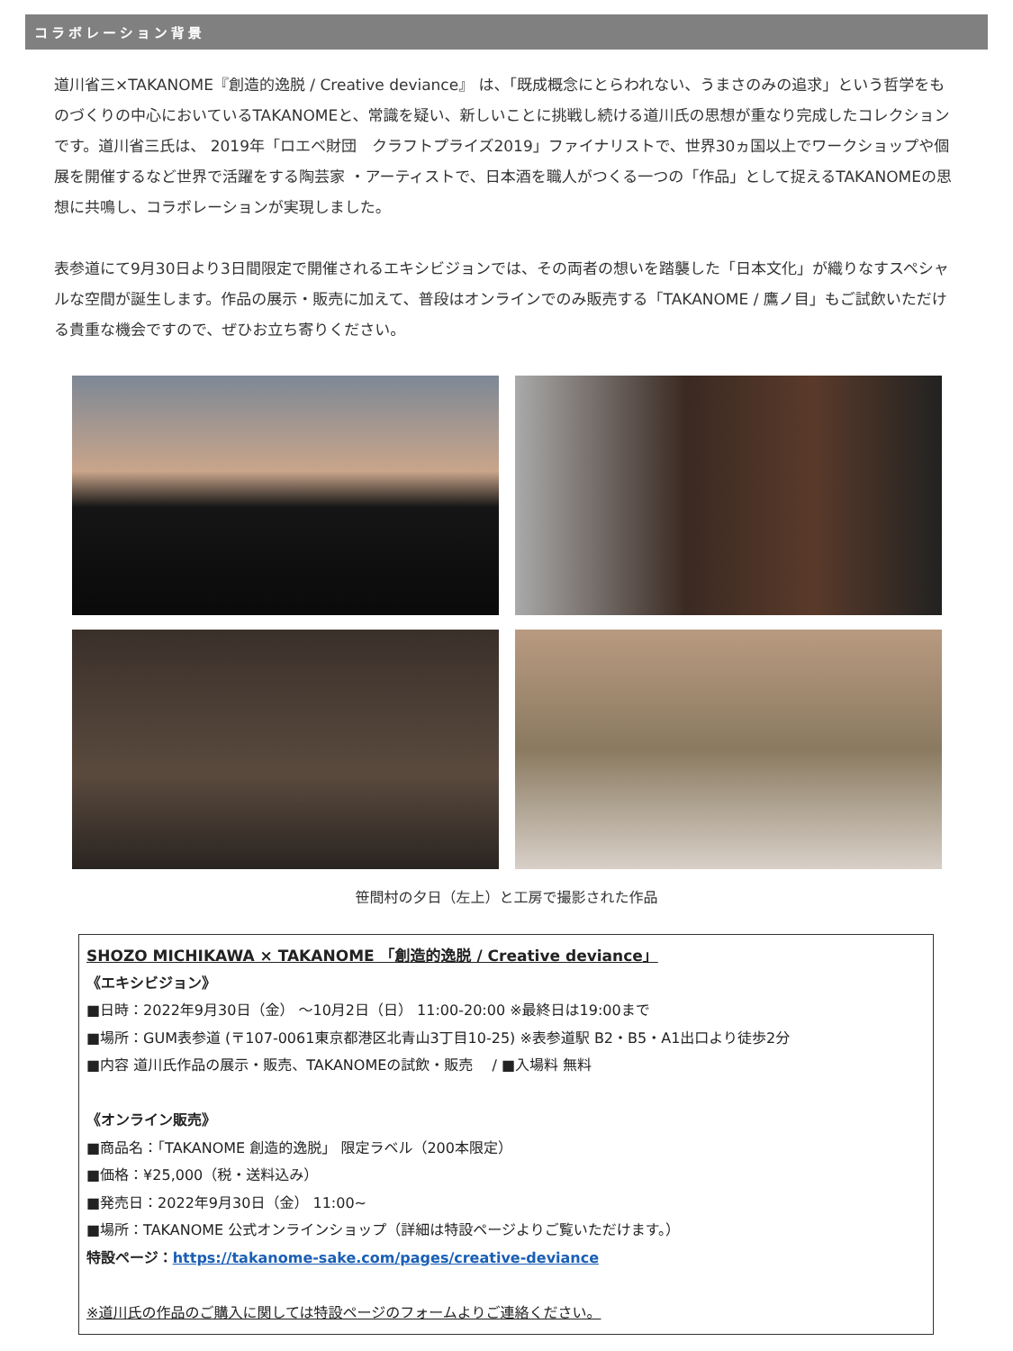コラボレーション背景
道川省三×TAKANOME『創造的逸脱 / Creative deviance』 は、「既成概念にとらわれない、うまさのみの追求」という哲学をものづくりの中心においているTAKANOMEと、常識を疑い、新しいことに挑戦し続ける道川氏の思想が重なり完成したコレクションです。道川省三氏は、 2019年「ロエベ財団　クラフトプライズ2019」ファイナリストで、世界30ヵ国以上でワークショップや個展を開催するなど世界で活躍をする陶芸家 ・アーティストで、日本酒を職人がつくる一つの「作品」として捉えるTAKANOMEの思想に共鳴し、コラボレーションが実現しました。
表参道にて9月30日より3日間限定で開催されるエキシビジョンでは、その両者の想いを踏襲した「日本文化」が織りなすスペシャルな空間が誕生します。作品の展示・販売に加えて、普段はオンラインでのみ販売する「TAKANOME / 鷹ノ目」もご試飲いただける貴重な機会ですので、ぜひお立ち寄りください。
笹間村の夕日（左上）と工房で撮影された作品
SHOZO MICHIKAWA × TAKANOME 「創造的逸脱 / Creative deviance」
《エキシビジョン》
■日時：2022年9月30日（金） ～10月2日（日） 11:00-20:00 ※最終日は19:00まで
■場所：GUM表参道 (〒107-0061東京都港区北青山3丁目10-25) ※表参道駅 B2・B5・A1出口より徒歩2分
■内容 道川氏作品の展示・販売、TAKANOMEの試飲・販売　 / ■入場料 無料
《オンライン販売》
■商品名：「TAKANOME 創造的逸脱」 限定ラベル（200本限定）
■価格：¥25,000（税・送料込み）
■発売日：2022年9月30日（金） 11:00~
■場所：TAKANOME 公式オンラインショップ（詳細は特設ページよりご覧いただけます。）
特設ページ：https://takanome-sake.com/pages/creative-deviance
※道川氏の作品のご購入に関しては特設ページのフォームよりご連絡ください。